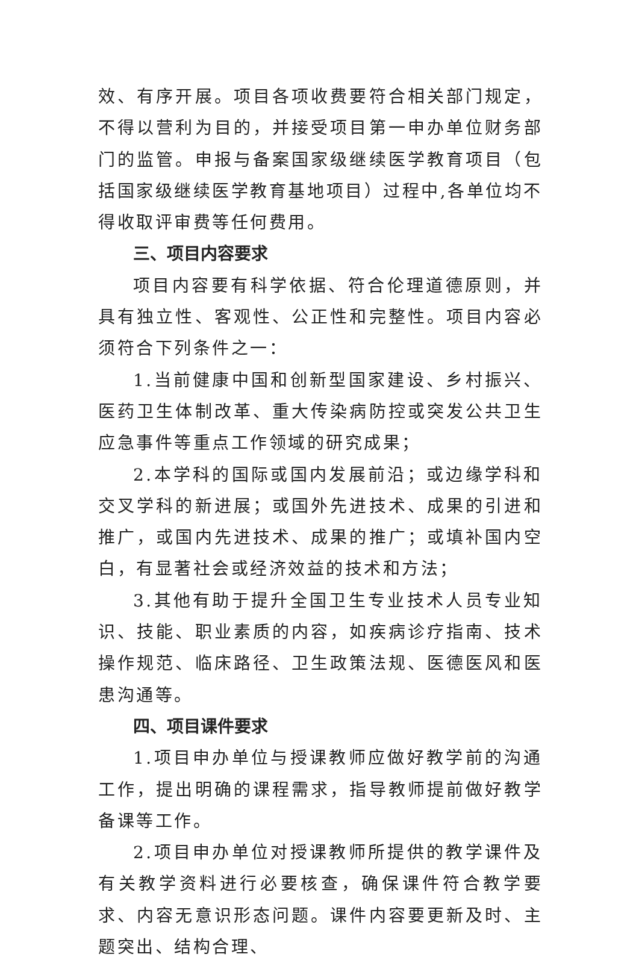效、有序开展。项目各项收费要符合相关部门规定，不得以营利为目的，并接受项目第一申办单位财务部门的监管。申报与备案国家级继续医学教育项目（包括国家级继续医学教育基地项目）过程中,各单位均不得收取评审费等任何费用。
三、项目内容要求
项目内容要有科学依据、符合伦理道德原则，并具有独立性、客观性、公正性和完整性。项目内容必须符合下列条件之一：
1.当前健康中国和创新型国家建设、乡村振兴、医药卫生体制改革、重大传染病防控或突发公共卫生应急事件等重点工作领域的研究成果；
2.本学科的国际或国内发展前沿；或边缘学科和交叉学科的新进展；或国外先进技术、成果的引进和推广，或国内先进技术、成果的推广；或填补国内空白，有显著社会或经济效益的技术和方法；
3.其他有助于提升全国卫生专业技术人员专业知识、技能、职业素质的内容，如疾病诊疗指南、技术操作规范、临床路径、卫生政策法规、医德医风和医患沟通等。
四、项目课件要求
1.项目申办单位与授课教师应做好教学前的沟通工作，提出明确的课程需求，指导教师提前做好教学备课等工作。
2.项目申办单位对授课教师所提供的教学课件及有关教学资料进行必要核查，确保课件符合教学要求、内容无意识形态问题。课件内容要更新及时、主题突出、结构合理、